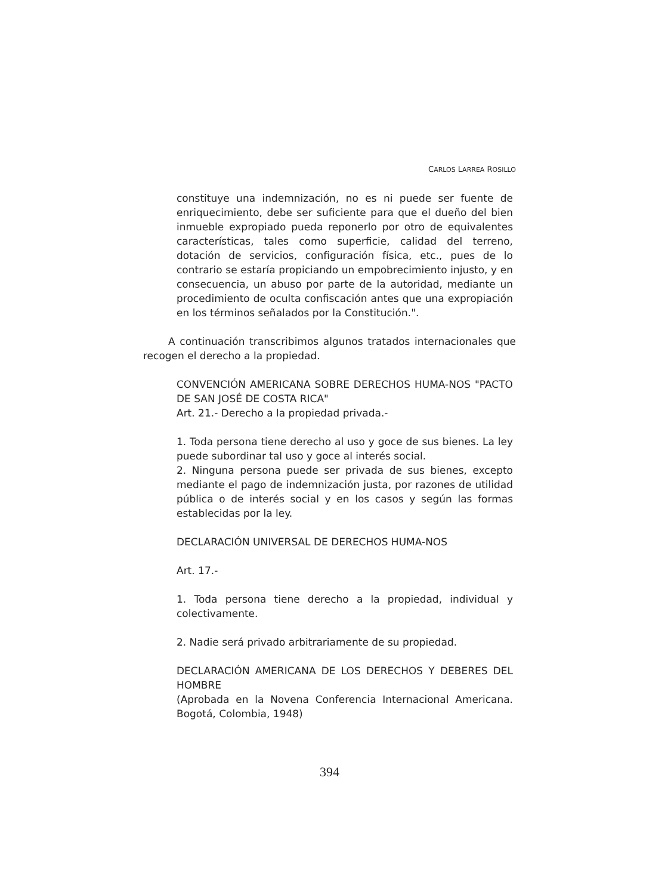CARLOS LARREA ROSILLO
constituye una indemnización, no es ni puede ser fuente de enriquecimiento, debe ser suficiente para que el dueño del bien inmueble expropiado pueda reponerlo por otro de equivalentes características, tales como superficie, calidad del terreno, dotación de servicios, configuración física, etc., pues de lo contrario se estaría propiciando un empobrecimiento injusto, y en consecuencia, un abuso por parte de la autoridad, mediante un procedimiento de oculta confiscación antes que una expropiación en los términos señalados por la Constitución.".
A continuación transcribimos algunos tratados internacionales que recogen el derecho a la propiedad.
CONVENCIÓN AMERICANA SOBRE DERECHOS HUMA-NOS "PACTO DE SAN JOSÉ DE COSTA RICA"
Art. 21.- Derecho a la propiedad privada.-
1. Toda persona tiene derecho al uso y goce de sus bienes. La ley puede subordinar tal uso y goce al interés social.
2. Ninguna persona puede ser privada de sus bienes, excepto mediante el pago de indemnización justa, por razones de utilidad pública o de interés social y en los casos y según las formas establecidas por la ley.
DECLARACIÓN UNIVERSAL DE DERECHOS HUMA-NOS
Art. 17.-
1. Toda persona tiene derecho a la propiedad, individual y colectivamente.
2. Nadie será privado arbitrariamente de su propiedad.
DECLARACIÓN AMERICANA DE LOS DERECHOS Y DEBERES DEL HOMBRE
(Aprobada en la Novena Conferencia Internacional Americana. Bogotá, Colombia, 1948)
394